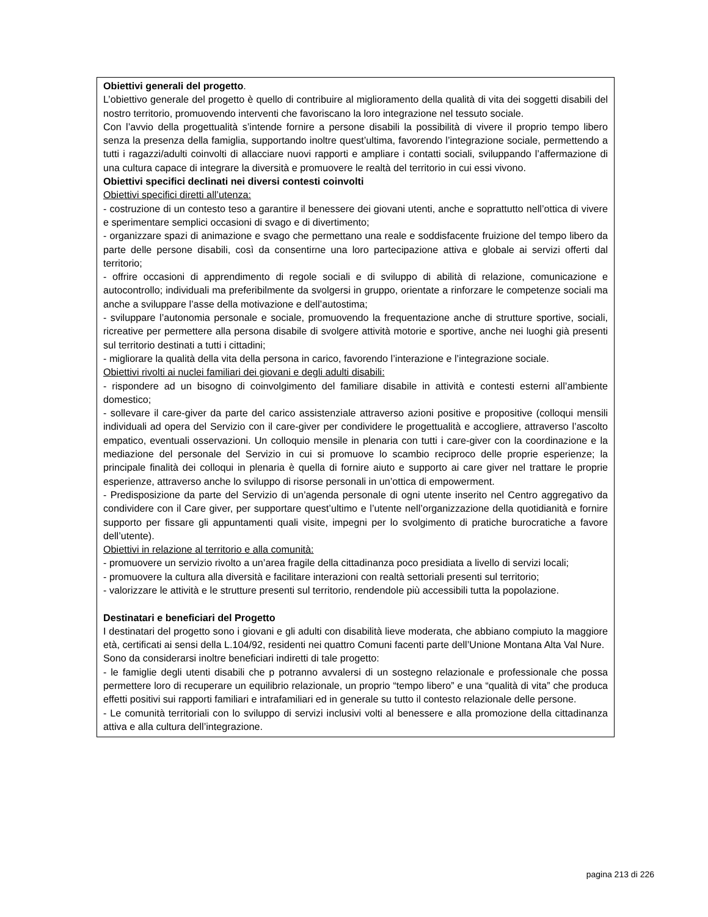Obiettivi generali del progetto.
L’obiettivo generale del progetto è quello di contribuire al miglioramento della qualità di vita dei soggetti disabili del nostro territorio, promuovendo interventi che favoriscano la loro integrazione nel tessuto sociale.
Con l’avvio della progettualità s’intende fornire a persone disabili la possibilità di vivere il proprio tempo libero senza la presenza della famiglia, supportando inoltre quest’ultima, favorendo l’integrazione sociale, permettendo a tutti i ragazzi/adulti coinvolti di allacciare nuovi rapporti e ampliare i contatti sociali, sviluppando l’affermazione di una cultura capace di integrare la diversità e promuovere le realtà del territorio in cui essi vivono.
Obiettivi specifici declinati nei diversi contesti coinvolti
Obiettivi specifici diretti all’utenza:
- costruzione di un contesto teso a garantire il benessere dei giovani utenti, anche e soprattutto nell’ottica di vivere e sperimentare semplici occasioni di svago e di divertimento;
- organizzare spazi di animazione e svago che permettano una reale e soddisfacente fruizione del tempo libero da parte delle persone disabili, così da consentirne una loro partecipazione attiva e globale ai servizi offerti dal territorio;
- offrire occasioni di apprendimento di regole sociali e di sviluppo di abilità di relazione, comunicazione e autocontrollo; individuali ma preferibilmente da svolgersi in gruppo, orientate a rinforzare le competenze sociali ma anche a sviluppare l’asse della motivazione e dell’autostima;
- sviluppare l’autonomia personale e sociale, promuovendo la frequentazione anche di strutture sportive, sociali, ricreative per permettere alla persona disabile di svolgere attività motorie e sportive, anche nei luoghi già presenti sul territorio destinati a tutti i cittadini;
- migliorare la qualità della vita della persona in carico, favorendo l’interazione e l’integrazione sociale.
Obiettivi rivolti ai nuclei familiari dei giovani e degli adulti disabili:
- rispondere ad un bisogno di coinvolgimento del familiare disabile in attività e contesti esterni all’ambiente domestico;
- sollevare il care-giver da parte del carico assistenziale attraverso azioni positive e propositive (colloqui mensili individuali ad opera del Servizio con il care-giver per condividere le progettualità e accogliere, attraverso l’ascolto empatico, eventuali osservazioni. Un colloquio mensile in plenaria con tutti i care-giver con la coordinazione e la mediazione del personale del Servizio in cui si promuove lo scambio reciproco delle proprie esperienze; la principale finalità dei colloqui in plenaria è quella di fornire aiuto e supporto ai care giver nel trattare le proprie esperienze, attraverso anche lo sviluppo di risorse personali in un’ottica di empowerment.
- Predisposizione da parte del Servizio di un’agenda personale di ogni utente inserito nel Centro aggregativo da condividere con il Care giver, per supportare quest’ultimo e l’utente nell’organizzazione della quotidianità e fornire supporto per fissare gli appuntamenti quali visite, impegni per lo svolgimento di pratiche burocratiche a favore dell’utente).
Obiettivi in relazione al territorio e alla comunità:
- promuovere un servizio rivolto a un’area fragile della cittadinanza poco presidiata a livello di servizi locali;
- promuovere la cultura alla diversità e facilitare interazioni con realtà settoriali presenti sul territorio;
- valorizzare le attività e le strutture presenti sul territorio, rendendole più accessibili tutta la popolazione.
Destinatari e beneficiari del Progetto
I destinatari del progetto sono i giovani e gli adulti con disabilità lieve moderata, che abbiano compiuto la maggiore età, certificati ai sensi della L.104/92, residenti nei quattro Comuni facenti parte dell’Unione Montana Alta Val Nure.
Sono da considerarsi inoltre beneficiari indiretti di tale progetto:
- le famiglie degli utenti disabili che p potranno avvalersi di un sostegno relazionale e professionale che possa permettere loro di recuperare un equilibrio relazionale, un proprio “tempo libero” e una “qualità di vita” che produca effetti positivi sui rapporti familiari e intrafamiliari ed in generale su tutto il contesto relazionale delle persone.
- Le comunità territoriali con lo sviluppo di servizi inclusivi volti al benessere e alla promozione della cittadinanza attiva e alla cultura dell’integrazione.
pagina 213 di 226